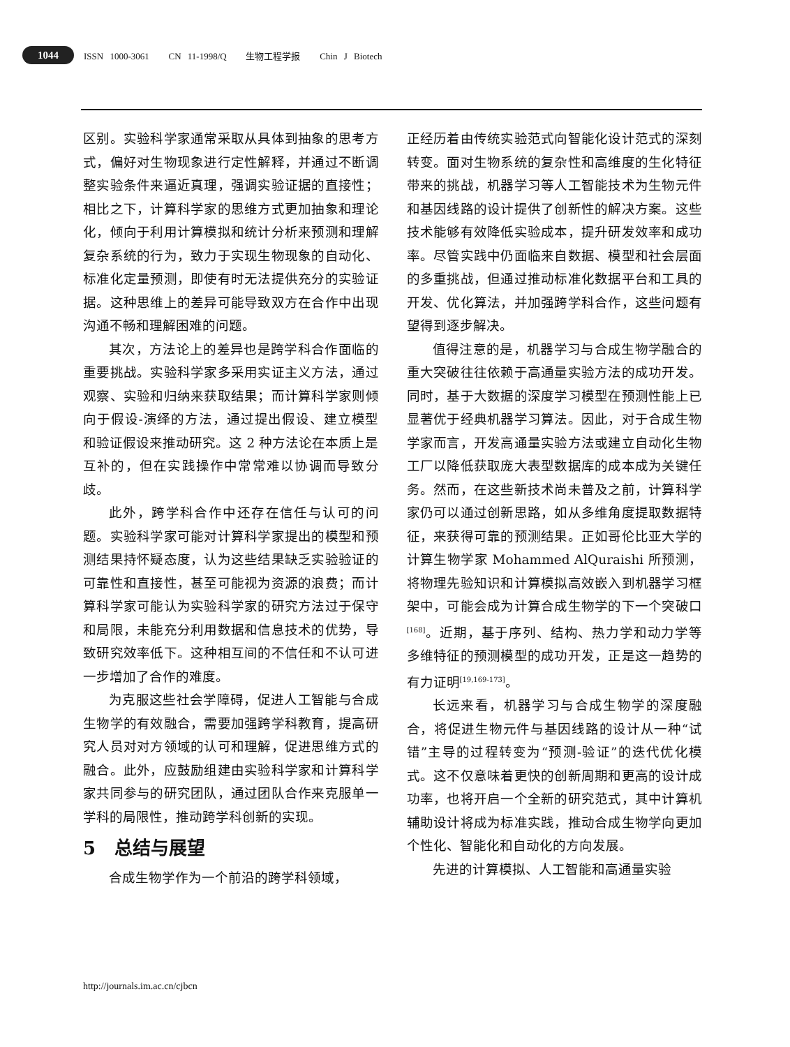1044
ISSN 1000-3061 CN 11-1998/Q 生物工程学报 Chin J Biotech
区别。实验科学家通常采取从具体到抽象的思考方式，偏好对生物现象进行定性解释，并通过不断调整实验条件来逼近真理，强调实验证据的直接性；相比之下，计算科学家的思维方式更加抽象和理论化，倾向于利用计算模拟和统计分析来预测和理解复杂系统的行为，致力于实现生物现象的自动化、标准化定量预测，即使有时无法提供充分的实验证据。这种思维上的差异可能导致双方在合作中出现沟通不畅和理解困难的问题。
其次，方法论上的差异也是跨学科合作面临的重要挑战。实验科学家多采用实证主义方法，通过观察、实验和归纳来获取结果；而计算科学家则倾向于假设-演绎的方法，通过提出假设、建立模型和验证假设来推动研究。这 2 种方法论在本质上是互补的，但在实践操作中常常难以协调而导致分歧。
此外，跨学科合作中还存在信任与认可的问题。实验科学家可能对计算科学家提出的模型和预测结果持怀疑态度，认为这些结果缺乏实验验证的可靠性和直接性，甚至可能视为资源的浪费；而计算科学家可能认为实验科学家的研究方法过于保守和局限，未能充分利用数据和信息技术的优势，导致研究效率低下。这种相互间的不信任和不认可进一步增加了合作的难度。
为克服这些社会学障碍，促进人工智能与合成生物学的有效融合，需要加强跨学科教育，提高研究人员对对方领域的认可和理解，促进思维方式的融合。此外，应鼓励组建由实验科学家和计算科学家共同参与的研究团队，通过团队合作来克服单一学科的局限性，推动跨学科创新的实现。
5 总结与展望
合成生物学作为一个前沿的跨学科领域，
正经历着由传统实验范式向智能化设计范式的深刻转变。面对生物系统的复杂性和高维度的生化特征带来的挑战，机器学习等人工智能技术为生物元件和基因线路的设计提供了创新性的解决方案。这些技术能够有效降低实验成本，提升研发效率和成功率。尽管实践中仍面临来自数据、模型和社会层面的多重挑战，但通过推动标准化数据平台和工具的开发、优化算法，并加强跨学科合作，这些问题有望得到逐步解决。
值得注意的是，机器学习与合成生物学融合的重大突破往往依赖于高通量实验方法的成功开发。同时，基于大数据的深度学习模型在预测性能上已显著优于经典机器学习算法。因此，对于合成生物学家而言，开发高通量实验方法或建立自动化生物工厂以降低获取庞大表型数据库的成本成为关键任务。然而，在这些新技术尚未普及之前，计算科学家仍可以通过创新思路，如从多维角度提取数据特征，来获得可靠的预测结果。正如哥伦比亚大学的计算生物学家 Mohammed AlQuraishi 所预测，将物理先验知识和计算模拟高效嵌入到机器学习框架中，可能会成为计算合成生物学的下一个突破口<sup>[168]</sup>。近期，基于序列、结构、热力学和动力学等多维特征的预测模型的成功开发，正是这一趋势的有力证明<sup>[19,169-173]</sup>。
长远来看，机器学习与合成生物学的深度融合，将促进生物元件与基因线路的设计从一种“试错”主导的过程转变为“预测-验证”的迭代优化模式。这不仅意味着更快的创新周期和更高的设计成功率，也将开启一个全新的研究范式，其中计算机辅助设计将成为标准实践，推动合成生物学向更加个性化、智能化和自动化的方向发展。
先进的计算模拟、人工智能和高通量实验
http://journals.im.ac.cn/cjbcn